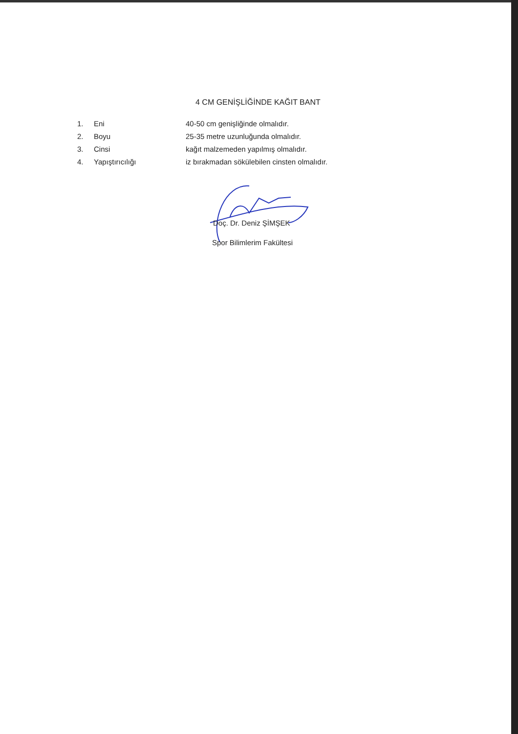4 CM GENİŞLİĞİNDE KAĞIT BANT
1. Eni 40-50 cm genişliğinde olmalıdır.
2. Boyu 25-35 metre uzunluğunda olmalıdır.
3. Cinsi kağıt malzemeden yapılmış olmalıdır.
4. Yapıştırıcılığı iz bırakmadan sökülebilen cinsten olmalıdır.
Doç. Dr. Deniz ŞİMŞEK
Spor Bilimlerim Fakültesi